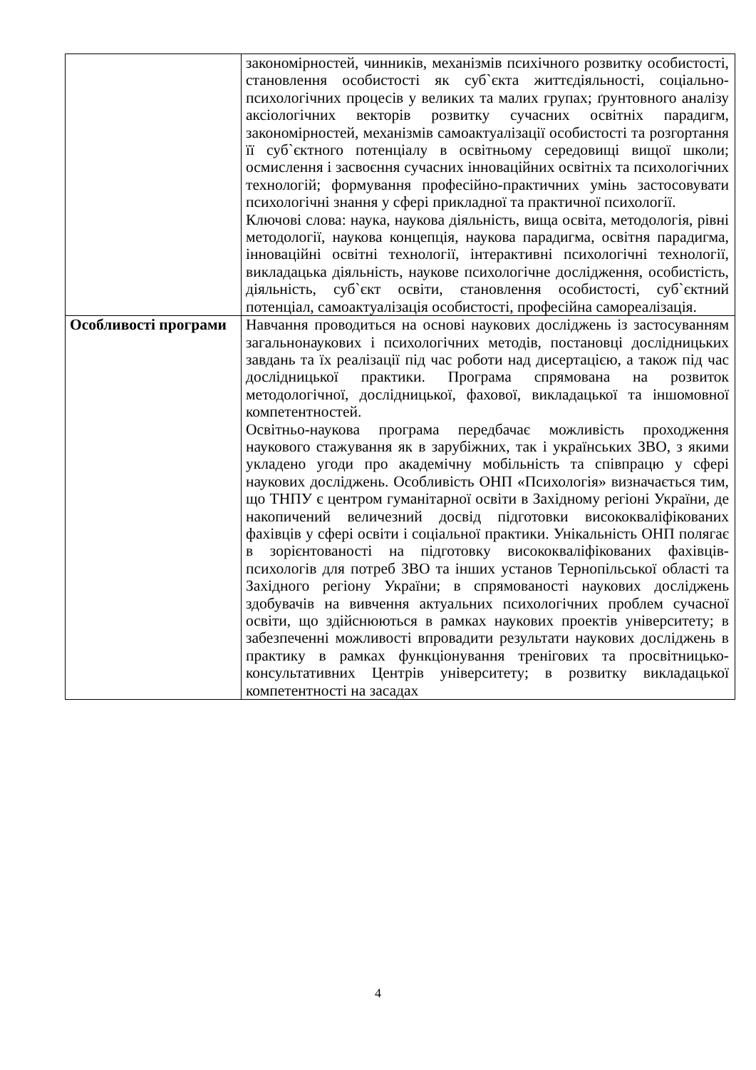| | закономірностей, чинників, механізмів психічного розвитку особистості, становлення особистості як суб`єкта життєдіяльності, соціально-психологічних процесів у великих та малих групах; ґрунтовного аналізу аксіологічних векторів розвитку сучасних освітніх парадигм, закономірностей, механізмів самоактуалізації особистості та розгортання її суб`єктного потенціалу в освітньому середовищі вищої школи; осмислення і засвоєння сучасних інноваційних освітніх та психологічних технологій; формування професійно-практичних умінь застосовувати психологічні знання у сфері прикладної та практичної психології. Ключові слова: наука, наукова діяльність, вища освіта, методологія, рівні методології, наукова концепція, наукова парадигма, освітня парадигма, інноваційні освітні технології, інтерактивні психологічні технології, викладацька діяльність, наукове психологічне дослідження, особистість, діяльність, суб`єкт освіти, становлення особистості, суб`єктний потенціал, самоактуалізація особистості, професійна самореалізація. |
| Особливості програми | Навчання проводиться на основі наукових досліджень із застосуванням загальнонаукових і психологічних методів, постановці дослідницьких завдань та їх реалізації під час роботи над дисертацією, а також під час дослідницької практики. Програма спрямована на розвиток методологічної, дослідницької, фахової, викладацької та іншомовної компетентностей. Освітньо-наукова програма передбачає можливість проходження наукового стажування як в зарубіжних, так і українських ЗВО, з якими укладено угоди про академічну мобільність та співпрацю у сфері наукових досліджень. Особливість ОНП «Психологія» визначається тим, що ТНПУ є центром гуманітарної освіти в Західному регіоні України, де накопичений величезний досвід підготовки висококваліфікованих фахівців у сфері освіти і соціальної практики. Унікальність ОНП полягає в зорієнтованості на підготовку висококваліфікованих фахівців-психологів для потреб ЗВО та інших установ Тернопільської області та Західного регіону України; в спрямованості наукових досліджень здобувачів на вивчення актуальних психологічних проблем сучасної освіти, що здійснюються в рамках наукових проектів університету; в забезпеченні можливості впровадити результати наукових досліджень в практику в рамках функціонування тренігових та просвітницько-консультативних Центрів університету; в розвитку викладацької компетентності на засадах |
4